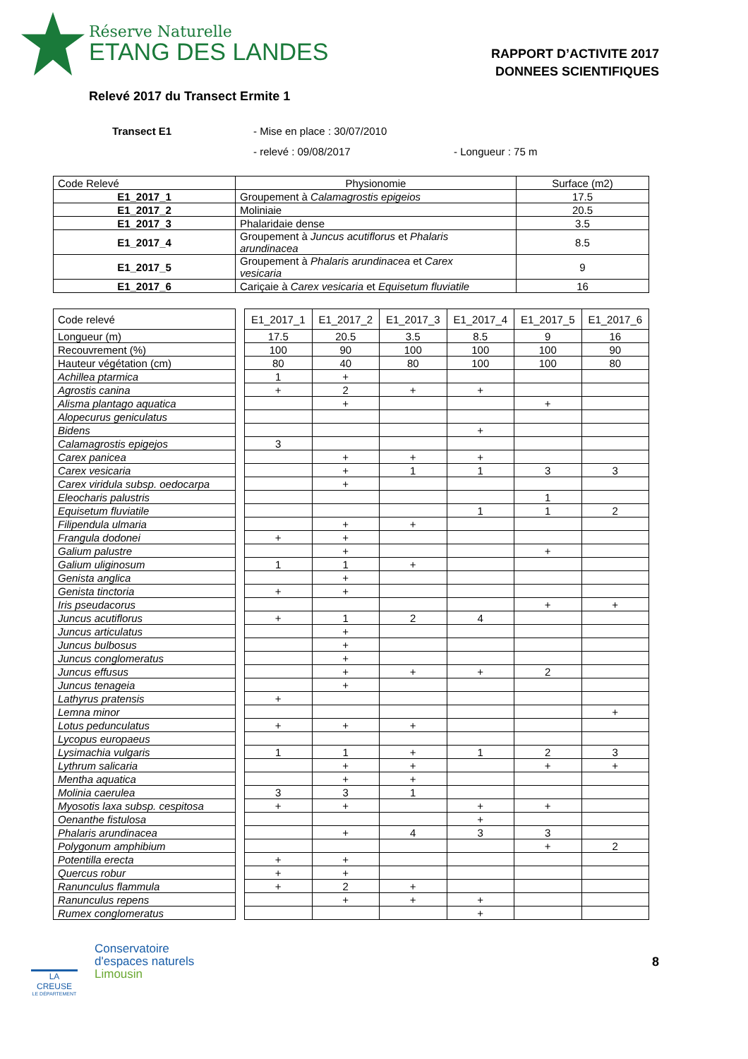Réserve Naturelle
ETANG DES LANDES
RAPPORT D’ACTIVITE 2017
DONNEES SCIENTIFIQUES
Relevé 2017 du Transect Ermite 1
Transect E1 - Mise en place : 30/07/2010 - relevé : 09/08/2017 - Longueur : 75 m
| Code Relevé | Physionomie | Surface (m2) |
| E1_2017_1 | Groupement à Calamagrostis epigeios | 17.5 |
| E1_2017_2 | Moliniaie | 20.5 |
| E1_2017_3 | Phalaridaie dense | 3.5 |
| E1_2017_4 | Groupement à Juncus acutiflorus et Phalaris arundinacea | 8.5 |
| E1_2017_5 | Groupement à Phalaris arundinacea et Carex vesicaria | 9 |
| E1_2017_6 | Cariçaie à Carex vesicaria et Equisetum fluviatile | 16 |
| Code relevé | | E1_2017_1 | E1_2017_2 | E1_2017_3 | E1_2017_4 | E1_2017_5 | E1_2017_6 |
| Longueur (m) | | 17.5 | 20.5 | 3.5 | 8.5 | 9 | 16 |
| Recouvrement (%) | | 100 | 90 | 100 | 100 | 100 | 90 |
| Hauteur végétation (cm) | | 80 | 40 | 80 | 100 | 100 | 80 |
| Achillea ptarmica | | 1 | + | | | | |
| Agrostis canina | | + | 2 | + | + | | |
| Alisma plantago aquatica | | | + | | | + | |
| Alopecurus geniculatus | | | | | | | |
| Bidens | | | | | + | | |
| Calamagrostis epigejos | | 3 | | | | | |
| Carex panicea | | | + | + | + | | |
| Carex vesicaria | | | + | 1 | 1 | 3 | 3 |
| Carex viridula subsp. oedocarpa | | | + | | | | |
| Eleocharis palustris | | | | | | 1 | |
| Equisetum fluviatile | | | | | 1 | 1 | 2 |
| Filipendula ulmaria | | | + | + | | | |
| Frangula dodonei | | + | + | | | | |
| Galium palustre | | | + | | | + | |
| Galium uliginosum | | 1 | 1 | + | | | |
| Genista anglica | | | + | | | | |
| Genista tinctoria | | + | + | | | | |
| Iris pseudacorus | | | | | | + | + |
| Juncus acutiflorus | | + | 1 | 2 | 4 | | |
| Juncus articulatus | | | + | | | | |
| Juncus bulbosus | | | + | | | | |
| Juncus conglomeratus | | | + | | | | |
| Juncus effusus | | | + | + | + | 2 | |
| Juncus tenageia | | | + | | | | |
| Lathyrus pratensis | | + | | | | | |
| Lemna minor | | | | | | | + |
| Lotus pedunculatus | | + | + | + | | | |
| Lycopus europaeus | | | | | | | |
| Lysimachia vulgaris | | 1 | 1 | + | 1 | 2 | 3 |
| Lythrum salicaria | | | + | + | | + | + |
| Mentha aquatica | | | + | + | | | |
| Molinia caerulea | | 3 | 3 | 1 | | | |
| Myosotis laxa subsp. cespitosa | | + | + | | + | + | |
| Oenanthe fistulosa | | | | | + | | |
| Phalaris arundinacea | | | + | 4 | 3 | 3 | |
| Polygonum amphibium | | | | | | + | 2 |
| Potentilla erecta | | + | + | | | | |
| Quercus robur | | + | + | | | | |
| Ranunculus flammula | | + | 2 | + | | | |
| Ranunculus repens | | | + | + | + | | |
| Rumex conglomeratus | | | | | + | | |
LA CREUSE
LE DÉPARTEMENT
Conservatoire
d'espaces naturels
Limousin
8